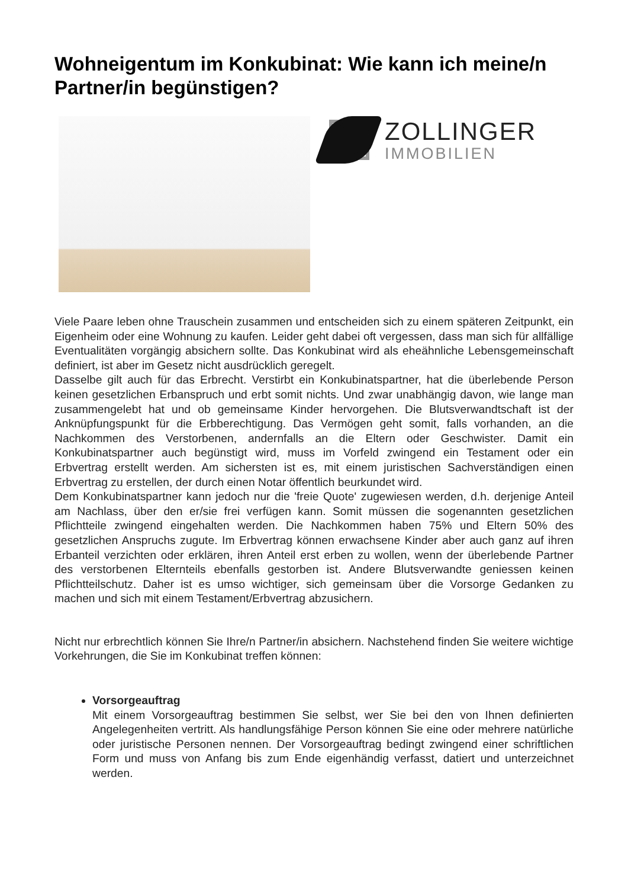Wohneigentum im Konkubinat: Wie kann ich meine/n Partner/in begünstigen?
ZOLLINGER
IMMOBILIEN
Viele Paare leben ohne Trauschein zusammen und entscheiden sich zu einem späteren Zeitpunkt, ein Eigenheim oder eine Wohnung zu kaufen. Leider geht dabei oft vergessen, dass man sich für allfällige Eventualitäten vorgängig absichern sollte. Das Konkubinat wird als eheähnliche Lebensgemeinschaft definiert, ist aber im Gesetz nicht ausdrücklich geregelt.
Dasselbe gilt auch für das Erbrecht. Verstirbt ein Konkubinatspartner, hat die überlebende Person keinen gesetzlichen Erbanspruch und erbt somit nichts. Und zwar unabhängig davon, wie lange man zusammengelebt hat und ob gemeinsame Kinder hervorgehen. Die Blutsverwandtschaft ist der Anknüpfungspunkt für die Erbberechtigung. Das Vermögen geht somit, falls vorhanden, an die Nachkommen des Verstorbenen, andernfalls an die Eltern oder Geschwister. Damit ein Konkubinatspartner auch begünstigt wird, muss im Vorfeld zwingend ein Testament oder ein Erbvertrag erstellt werden. Am sichersten ist es, mit einem juristischen Sachverständigen einen Erbvertrag zu erstellen, der durch einen Notar öffentlich beurkundet wird.
Dem Konkubinatspartner kann jedoch nur die 'freie Quote' zugewiesen werden, d.h. derjenige Anteil am Nachlass, über den er/sie frei verfügen kann. Somit müssen die sogenannten gesetzlichen Pflichtteile zwingend eingehalten werden. Die Nachkommen haben 75% und Eltern 50% des gesetzlichen Anspruchs zugute. Im Erbvertrag können erwachsene Kinder aber auch ganz auf ihren Erbanteil verzichten oder erklären, ihren Anteil erst erben zu wollen, wenn der überlebende Partner des verstorbenen Elternteils ebenfalls gestorben ist. Andere Blutsverwandte geniessen keinen Pflichtteilschutz. Daher ist es umso wichtiger, sich gemeinsam über die Vorsorge Gedanken zu machen und sich mit einem Testament/Erbvertrag abzusichern.
Nicht nur erbrechtlich können Sie Ihre/n Partner/in absichern. Nachstehend finden Sie weitere wichtige Vorkehrungen, die Sie im Konkubinat treffen können:
Vorsorgeauftrag
Mit einem Vorsorgeauftrag bestimmen Sie selbst, wer Sie bei den von Ihnen definierten Angelegenheiten vertritt. Als handlungsfähige Person können Sie eine oder mehrere natürliche oder juristische Personen nennen. Der Vorsorgeauftrag bedingt zwingend einer schriftlichen Form und muss von Anfang bis zum Ende eigenhändig verfasst, datiert und unterzeichnet werden.